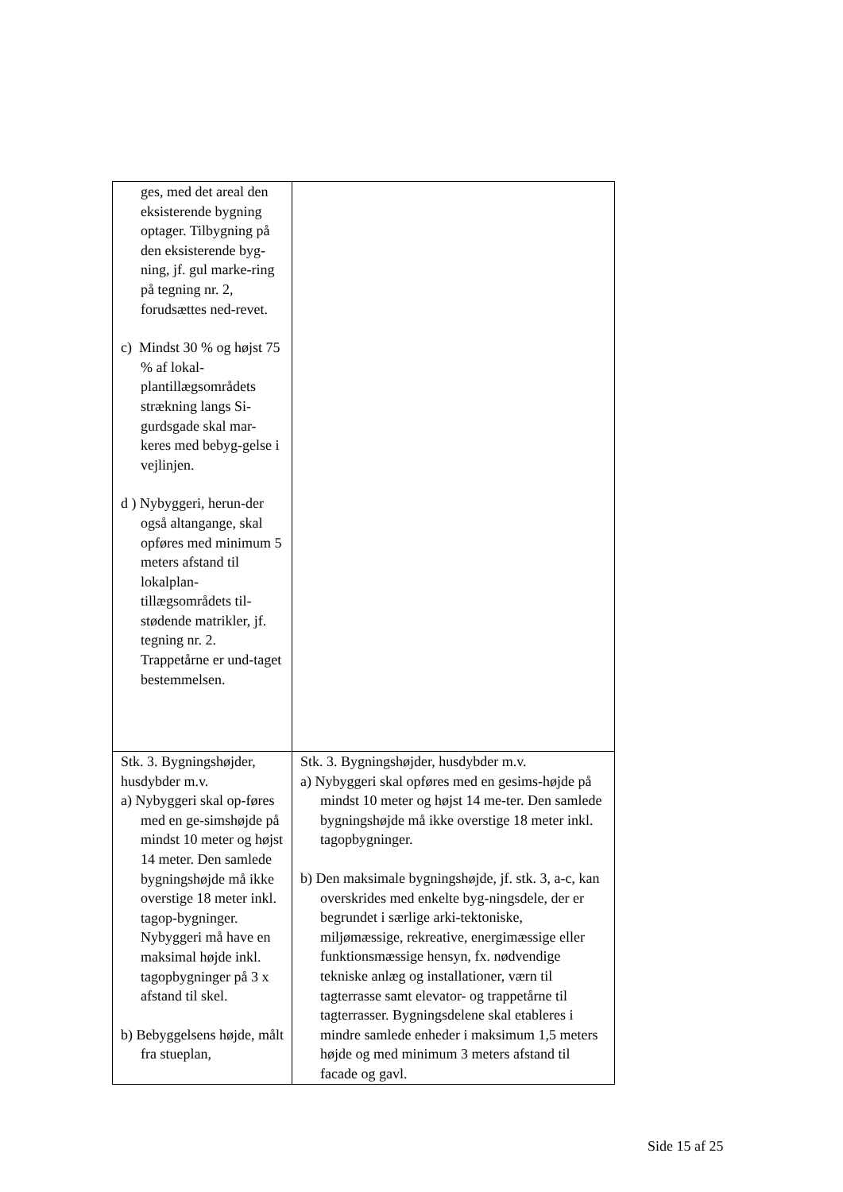| ges, med det areal den eksisterende bygning optager. Tilbygning på den eksisterende byg-ning, jf. gul marke-ring på tegning nr. 2, forudsættes ned-revet. c) Mindst 30 % og højst 75 % af lokal-plantillægsområdets strækning langs Si-gurdsgade skal mar-keres med bebyg-gelse i vejlinjen. d ) Nybyggeri, herun-der også altangange, skal opføres med minimum 5 meters afstand til lokalplan-tillægsområdets til-stødende matrikler, jf. tegning nr. 2. Trappetårne er und-taget bestemmelsen. | |
| Stk. 3. Bygningshøjder, husdybder m.v. a) Nybyggeri skal op-føres med en ge-simshøjde på mindst 10 meter og højst 14 meter. Den samlede bygningshøjde må ikke overstige 18 meter inkl. tagop-bygninger. Nybyggeri må have en maksimal højde inkl. tagopbygninger på 3 x afstand til skel. b) Bebyggelsens højde, målt fra stueplan, | Stk. 3. Bygningshøjder, husdybder m.v. a) Nybyggeri skal opføres med en gesims-højde på mindst 10 meter og højst 14 me-ter. Den samlede bygningshøjde må ikke overstige 18 meter inkl. tagopbygninger. b) Den maksimale bygningshøjde, jf. stk. 3, a-c, kan overskrides med enkelte byg-ningsdele, der er begrundet i særlige arki-tektoniske, miljømæssige, rekreative, energimæssige eller funktionsmæssige hensyn, fx. nødvendige tekniske anlæg og installationer, værn til tagterrasse samt elevator- og trappetårne til tagterrasser. Bygningsdelene skal etableres i mindre samlede enheder i maksimum 1,5 meters højde og med minimum 3 meters afstand til facade og gavl. |
Side 15 af 25